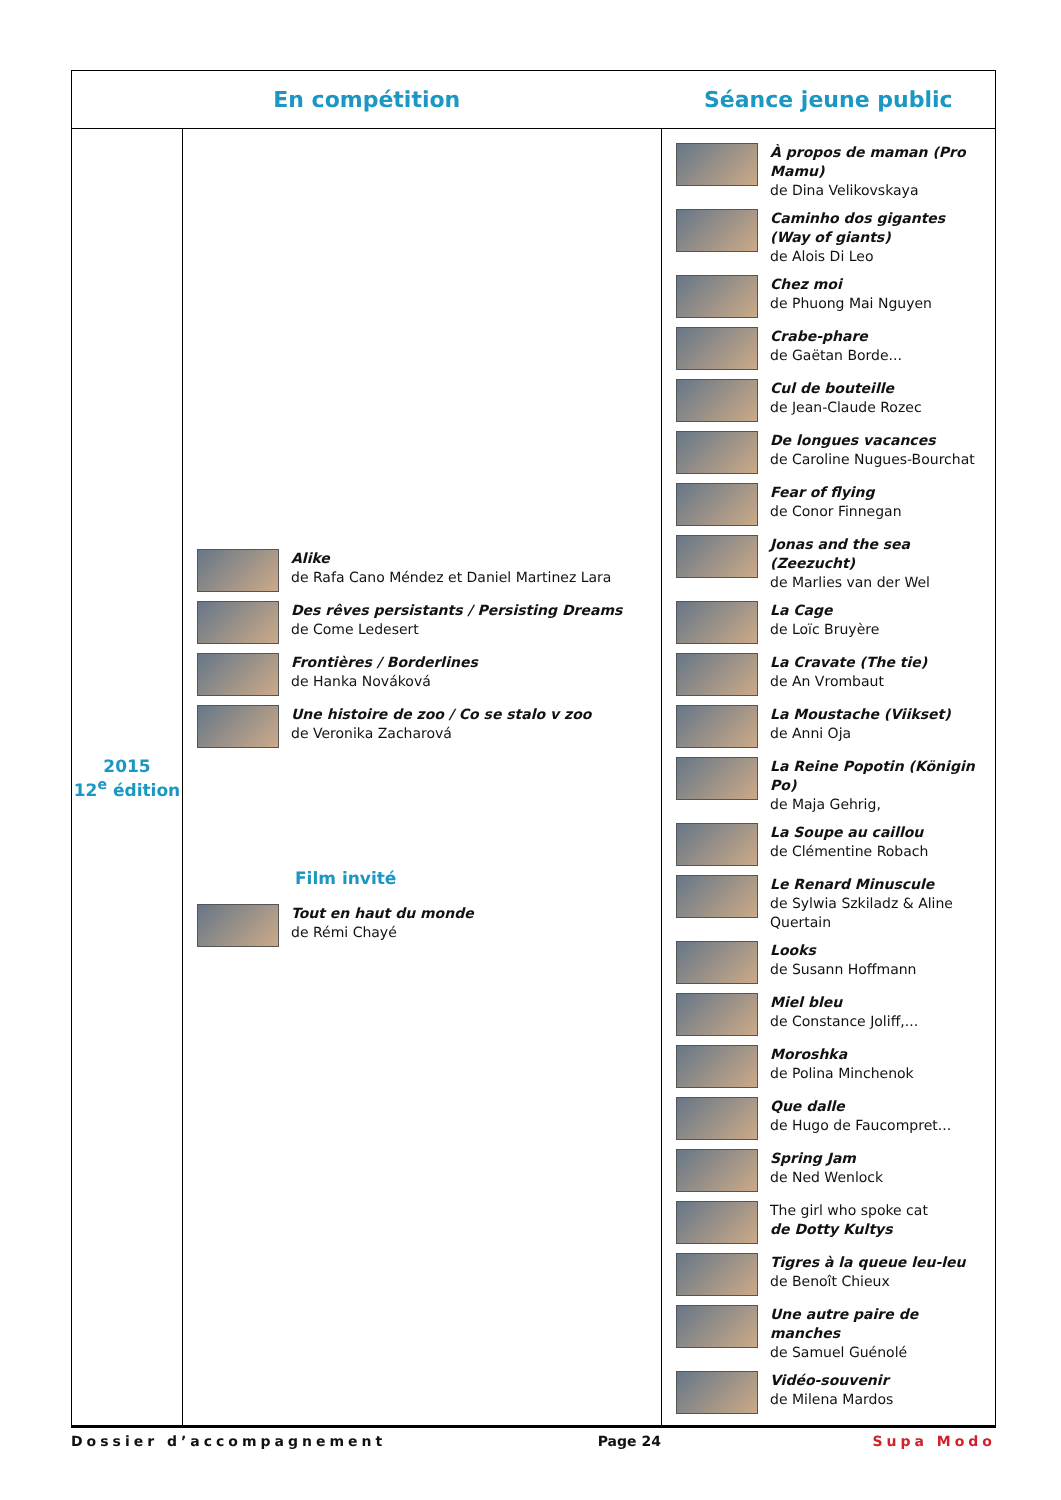| En compétition | | Séance jeune public |
| --- | --- | --- |
| 2015 12<sup>e</sup> édition | Alike de Rafa Cano Méndez et Daniel Martinez Lara Des rêves persistants / Persisting Dreams de Come Ledesert Frontières / Borderlines de Hanka Nováková Une histoire de zoo / Co se stalo v zoo de Veronika Zacharová Film invité Tout en haut du monde de Rémi Chayé | À propos de maman (Pro Mamu) de Dina Velikovskaya Caminho dos gigantes (Way of giants) de Alois Di Leo Chez moi de Phuong Mai Nguyen Crabe-phare de Gaëtan Borde... Cul de bouteille de Jean-Claude Rozec De longues vacances de Caroline Nugues-Bourchat Fear of flying de Conor Finnegan Jonas and the sea (Zeezucht) de Marlies van der Wel La Cage de Loïc Bruyère La Cravate (The tie) de An Vrombaut La Moustache (Viikset) de Anni Oja La Reine Popotin (Königin Po) de Maja Gehrig, La Soupe au caillou de Clémentine Robach Le Renard Minuscule de Sylwia Szkiladz & Aline Quertain Looks de Susann Hoffmann Miel bleu de Constance Joliff,... Moroshka de Polina Minchenok Que dalle de Hugo de Faucompret... Spring Jam de Ned Wenlock The girl who spoke cat de Dotty Kultys Tigres à la queue leu-leu de Benoît Chieux Une autre paire de manches de Samuel Guénolé Vidéo-souvenir de Milena Mardos |
Dossier d’accompagnement Page 24 Supa Modo